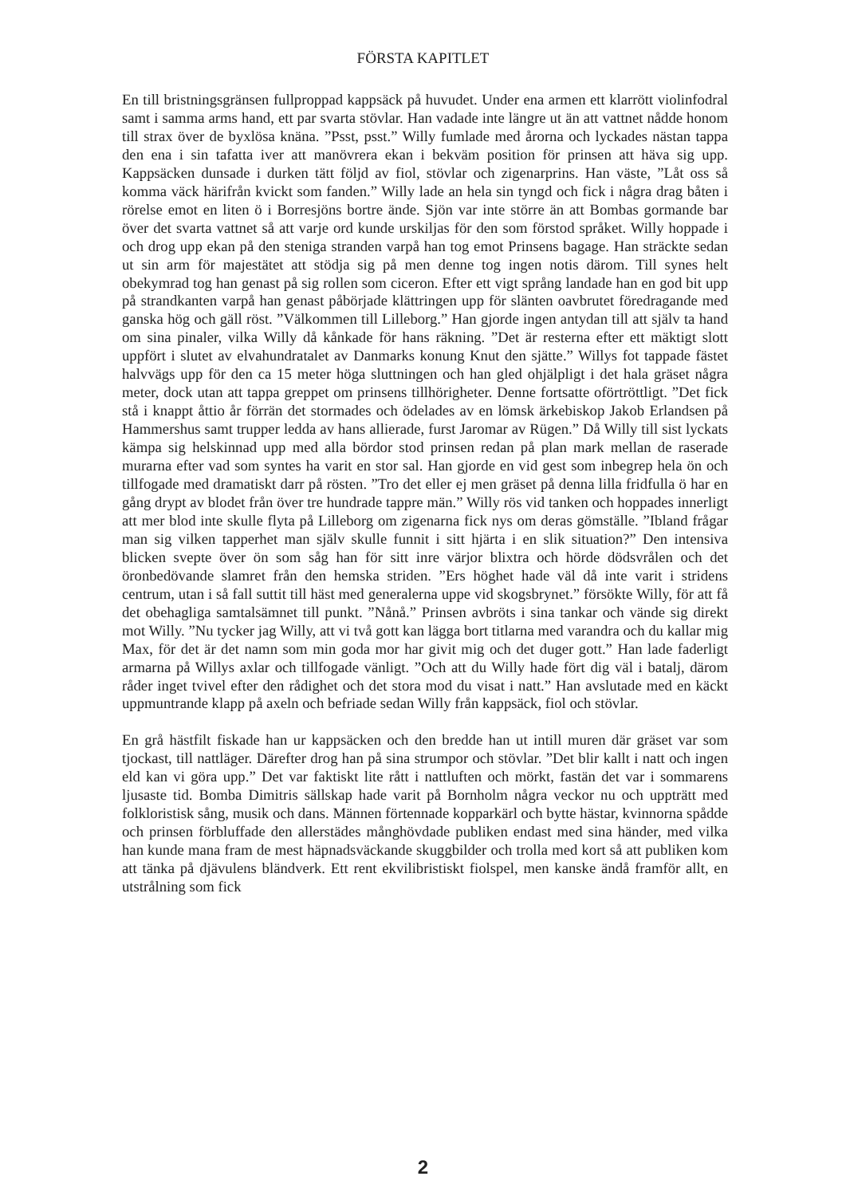FÖRSTA KAPITLET
En till bristningsgränsen fullproppad kappsäck på huvudet. Under ena armen ett klarrött violinfodral samt i samma arms hand, ett par svarta stövlar. Han vadade inte längre ut än att vattnet nådde honom till strax över de byxlösa knäna. ”Psst, psst.” Willy fumlade med årorna och lyckades nästan tappa den ena i sin tafatta iver att manövrera ekan i bekväm position för prinsen att häva sig upp. Kappsäcken dunsade i durken tätt följd av fiol, stövlar och zigenarprins. Han väste, ”Låt oss så komma väck härifrån kvickt som fanden.” Willy lade an hela sin tyngd och fick i några drag båten i rörelse emot en liten ö i Borresjöns bortre ände. Sjön var inte större än att Bombas gormande bar över det svarta vattnet så att varje ord kunde urskiljas för den som förstod språket. Willy hoppade i och drog upp ekan på den steniga stranden varpå han tog emot Prinsens bagage. Han sträckte sedan ut sin arm för majestätet att stödja sig på men denne tog ingen notis därom. Till synes helt obekymrad tog han genast på sig rollen som ciceron. Efter ett vigt språng landade han en god bit upp på strandkanten varpå han genast påbörjade klättringen upp för slänten oavbrutet föredragande med ganska hög och gäll röst. ”Välkommen till Lilleborg.” Han gjorde ingen antydan till att själv ta hand om sina pinaler, vilka Willy då kånkade för hans räkning. ”Det är resterna efter ett mäktigt slott uppfört i slutet av elvahundratalet av Danmarks konung Knut den sjätte.” Willys fot tappade fästet halvvägs upp för den ca 15 meter höga sluttningen och han gled ohjälpligt i det hala gräset några meter, dock utan att tappa greppet om prinsens tillhörigheter. Denne fortsatte oförtröttligt. ”Det fick stå i knappt åttio år förrän det stormades och ödelades av en lömsk ärkebiskop Jakob Erlandsen på Hammershus samt trupper ledda av hans allierade, furst Jaromar av Rügen.” Då Willy till sist lyckats kämpa sig helskinnad upp med alla bördor stod prinsen redan på plan mark mellan de raserade murarna efter vad som syntes ha varit en stor sal. Han gjorde en vid gest som inbegrep hela ön och tillfogade med dramatiskt darr på rösten. ”Tro det eller ej men gräset på denna lilla fridfulla ö har en gång drypt av blodet från över tre hundrade tappre män.” Willy rös vid tanken och hoppades innerligt att mer blod inte skulle flyta på Lilleborg om zigenarna fick nys om deras gömställe. ”Ibland frågar man sig vilken tapperhet man själv skulle funnit i sitt hjärta i en slik situation?” Den intensiva blicken svepte över ön som såg han för sitt inre värjor blixtra och hörde dödsvrålen och det öronbedövande slamret från den hemska striden. ”Ers höghet hade väl då inte varit i stridens centrum, utan i så fall suttit till häst med generalerna uppe vid skogsbrynet.” försökte Willy, för att få det obehagliga samtalsämnet till punkt. ”Nånå.” Prinsen avbröts i sina tankar och vände sig direkt mot Willy. ”Nu tycker jag Willy, att vi två gott kan lägga bort titlarna med varandra och du kallar mig Max, för det är det namn som min goda mor har givit mig och det duger gott.” Han lade faderligt armarna på Willys axlar och tillfogade vänligt. ”Och att du Willy hade fört dig väl i batalj, därom råder inget tvivel efter den rådighet och det stora mod du visat i natt.” Han avslutade med en käckt uppmuntrande klapp på axeln och befriade sedan Willy från kappsäck, fiol och stövlar.
En grå hästfilt fiskade han ur kappsäcken och den bredde han ut intill muren där gräset var som tjockast, till nattläger. Därefter drog han på sina strumpor och stövlar. ”Det blir kallt i natt och ingen eld kan vi göra upp.” Det var faktiskt lite rått i nattluften och mörkt, fastän det var i sommarens ljusaste tid. Bomba Dimitris sällskap hade varit på Bornholm några veckor nu och uppträtt med folkloristisk sång, musik och dans. Männen förtennade kopparkärl och bytte hästar, kvinnorna spådde och prinsen förbluffade den allerstädes månghövdade publiken endast med sina händer, med vilka han kunde mana fram de mest häpnadsväckande skuggbilder och trolla med kort så att publiken kom att tänka på djävulens bländverk. Ett rent ekvilibristiskt fiolspel, men kanske ändå framför allt, en utstrålning som fick
2